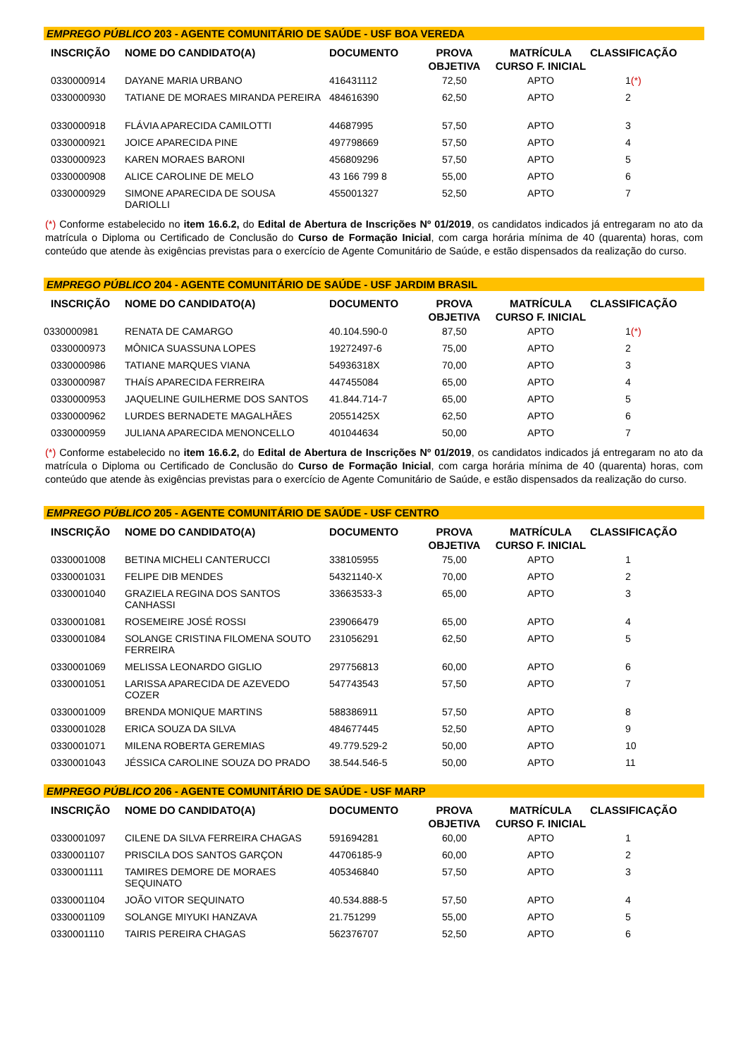EMPREGO PÚBLICO 203 - AGENTE COMUNITÁRIO DE SAÚDE - USF BOA VEREDA
| INSCRIÇÃO | NOME DO CANDIDATO(A) | DOCUMENTO | PROVA OBJETIVA | MATRÍCULA CURSO F. INICIAL | CLASSIFICAÇÃO |
| --- | --- | --- | --- | --- | --- |
| 0330000914 | DAYANE MARIA URBANO | 416431112 | 72,50 | APTO | 1 (*) |
| 0330000930 | TATIANE DE MORAES MIRANDA PEREIRA | 484616390 | 62,50 | APTO | 2 |
| 0330000918 | FLÁVIA APARECIDA CAMILOTTI | 44687995 | 57,50 | APTO | 3 |
| 0330000921 | JOICE APARECIDA PINE | 497798669 | 57,50 | APTO | 4 |
| 0330000923 | KAREN MORAES BARONI | 456809296 | 57,50 | APTO | 5 |
| 0330000908 | ALICE CAROLINE DE MELO | 43 166 799 8 | 55,00 | APTO | 6 |
| 0330000929 | SIMONE APARECIDA DE SOUSA DARIOLLI | 455001327 | 52,50 | APTO | 7 |
(*) Conforme estabelecido no item 16.6.2, do Edital de Abertura de Inscrições Nº 01/2019, os candidatos indicados já entregaram no ato da matrícula o Diploma ou Certificado de Conclusão do Curso de Formação Inicial, com carga horária mínima de 40 (quarenta) horas, com conteúdo que atende às exigências previstas para o exercício de Agente Comunitário de Saúde, e estão dispensados da realização do curso.
EMPREGO PÚBLICO 204 - AGENTE COMUNITÁRIO DE SAÚDE - USF JARDIM BRASIL
| INSCRIÇÃO | NOME DO CANDIDATO(A) | DOCUMENTO | PROVA OBJETIVA | MATRÍCULA CURSO F. INICIAL | CLASSIFICAÇÃO |
| --- | --- | --- | --- | --- | --- |
| 0330000981 | RENATA DE CAMARGO | 40.104.590-0 | 87,50 | APTO | 1 (*) |
| 0330000973 | MÔNICA SUASSUNA LOPES | 19272497-6 | 75,00 | APTO | 2 |
| 0330000986 | TATIANE MARQUES VIANA | 54936318X | 70,00 | APTO | 3 |
| 0330000987 | THAÍS APARECIDA FERREIRA | 447455084 | 65,00 | APTO | 4 |
| 0330000953 | JAQUELINE GUILHERME DOS SANTOS | 41.844.714-7 | 65,00 | APTO | 5 |
| 0330000962 | LURDES BERNADETE MAGALHÃES | 20551425X | 62,50 | APTO | 6 |
| 0330000959 | JULIANA APARECIDA MENONCELLO | 401044634 | 50,00 | APTO | 7 |
(*) Conforme estabelecido no item 16.6.2, do Edital de Abertura de Inscrições Nº 01/2019, os candidatos indicados já entregaram no ato da matrícula o Diploma ou Certificado de Conclusão do Curso de Formação Inicial, com carga horária mínima de 40 (quarenta) horas, com conteúdo que atende às exigências previstas para o exercício de Agente Comunitário de Saúde, e estão dispensados da realização do curso.
EMPREGO PÚBLICO 205 - AGENTE COMUNITÁRIO DE SAÚDE - USF CENTRO
| INSCRIÇÃO | NOME DO CANDIDATO(A) | DOCUMENTO | PROVA OBJETIVA | MATRÍCULA CURSO F. INICIAL | CLASSIFICAÇÃO |
| --- | --- | --- | --- | --- | --- |
| 0330001008 | BETINA MICHELI CANTERUCCI | 338105955 | 75,00 | APTO | 1 |
| 0330001031 | FELIPE DIB MENDES | 54321140-X | 70,00 | APTO | 2 |
| 0330001040 | GRAZIELA REGINA DOS SANTOS CANHASSI | 33663533-3 | 65,00 | APTO | 3 |
| 0330001081 | ROSEMEIRE JOSÉ ROSSI | 239066479 | 65,00 | APTO | 4 |
| 0330001084 | SOLANGE CRISTINA FILOMENA SOUTO FERREIRA | 231056291 | 62,50 | APTO | 5 |
| 0330001069 | MELISSA LEONARDO GIGLIO | 297756813 | 60,00 | APTO | 6 |
| 0330001051 | LARISSA APARECIDA DE AZEVEDO COZER | 547743543 | 57,50 | APTO | 7 |
| 0330001009 | BRENDA MONIQUE MARTINS | 588386911 | 57,50 | APTO | 8 |
| 0330001028 | ERICA SOUZA DA SILVA | 484677445 | 52,50 | APTO | 9 |
| 0330001071 | MILENA ROBERTA GEREMIAS | 49.779.529-2 | 50,00 | APTO | 10 |
| 0330001043 | JÉSSICA CAROLINE SOUZA DO PRADO | 38.544.546-5 | 50,00 | APTO | 11 |
EMPREGO PÚBLICO 206 - AGENTE COMUNITÁRIO DE SAÚDE - USF MARP
| INSCRIÇÃO | NOME DO CANDIDATO(A) | DOCUMENTO | PROVA OBJETIVA | MATRÍCULA CURSO F. INICIAL | CLASSIFICAÇÃO |
| --- | --- | --- | --- | --- | --- |
| 0330001097 | CILENE DA SILVA FERREIRA CHAGAS | 591694281 | 60,00 | APTO | 1 |
| 0330001107 | PRISCILA DOS SANTOS GARÇON | 44706185-9 | 60,00 | APTO | 2 |
| 0330001111 | TAMIRES DEMORE DE MORAES SEQUINATO | 405346840 | 57,50 | APTO | 3 |
| 0330001104 | JOÃO VITOR SEQUINATO | 40.534.888-5 | 57,50 | APTO | 4 |
| 0330001109 | SOLANGE MIYUKI HANZAVA | 21.751299 | 55,00 | APTO | 5 |
| 0330001110 | TAIRIS PEREIRA CHAGAS | 562376707 | 52,50 | APTO | 6 |